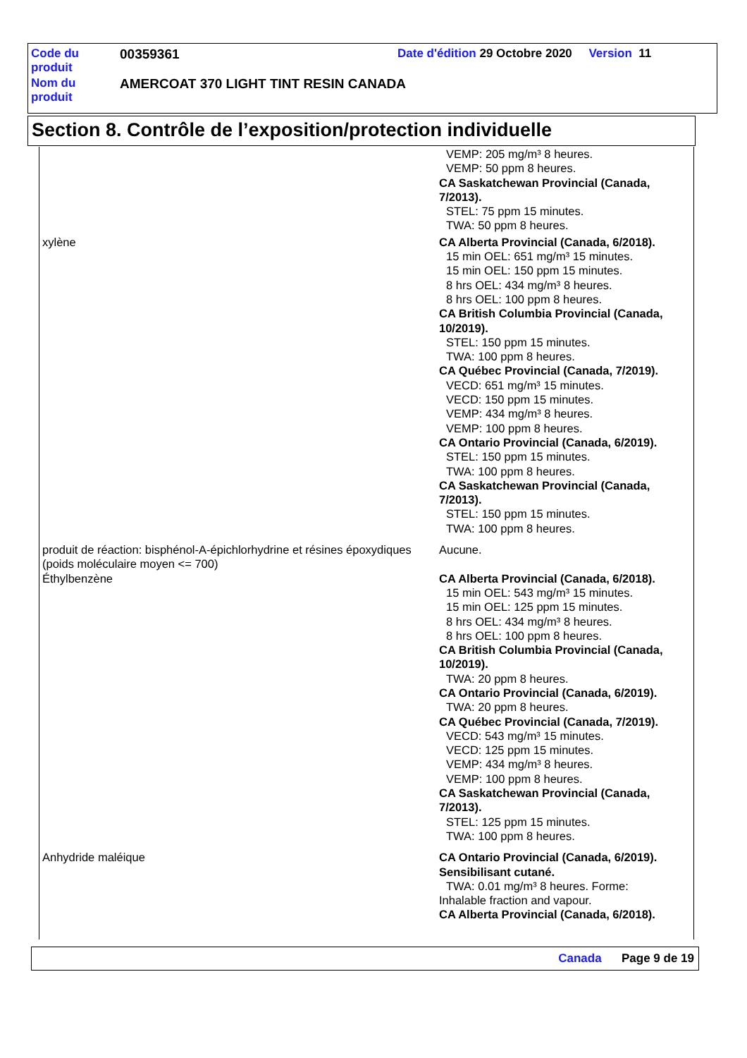| Code du produit | 00359361 | Date d'édition 29 Octobre 2020 Version 11 |
| Nom du produit | AMERCOAT 370 LIGHT TINT RESIN CANADA | |
Section 8. Contrôle de l’exposition/protection individuelle
| | VEMP: 205 mg/m³ 8 heures. VEMP: 50 ppm 8 heures. CA Saskatchewan Provincial (Canada, 7/2013). STEL: 75 ppm 15 minutes. TWA: 50 ppm 8 heures. |
| xylène | CA Alberta Provincial (Canada, 6/2018). 15 min OEL: 651 mg/m³ 15 minutes. 15 min OEL: 150 ppm 15 minutes. 8 hrs OEL: 434 mg/m³ 8 heures. 8 hrs OEL: 100 ppm 8 heures. CA British Columbia Provincial (Canada, 10/2019). STEL: 150 ppm 15 minutes. TWA: 100 ppm 8 heures. CA Québec Provincial (Canada, 7/2019). VECD: 651 mg/m³ 15 minutes. VECD: 150 ppm 15 minutes. VEMP: 434 mg/m³ 8 heures. VEMP: 100 ppm 8 heures. CA Ontario Provincial (Canada, 6/2019). STEL: 150 ppm 15 minutes. TWA: 100 ppm 8 heures. CA Saskatchewan Provincial (Canada, 7/2013). STEL: 150 ppm 15 minutes. TWA: 100 ppm 8 heures. |
| produit de réaction: bisphénol-A-épichlorhydrine et résines époxydiques (poids moléculaire moyen <= 700) | Aucune. |
| Éthylbenzène | CA Alberta Provincial (Canada, 6/2018). 15 min OEL: 543 mg/m³ 15 minutes. 15 min OEL: 125 ppm 15 minutes. 8 hrs OEL: 434 mg/m³ 8 heures. 8 hrs OEL: 100 ppm 8 heures. CA British Columbia Provincial (Canada, 10/2019). TWA: 20 ppm 8 heures. CA Ontario Provincial (Canada, 6/2019). TWA: 20 ppm 8 heures. CA Québec Provincial (Canada, 7/2019). VECD: 543 mg/m³ 15 minutes. VECD: 125 ppm 15 minutes. VEMP: 434 mg/m³ 8 heures. VEMP: 100 ppm 8 heures. CA Saskatchewan Provincial (Canada, 7/2013). STEL: 125 ppm 15 minutes. TWA: 100 ppm 8 heures. |
| Anhydride maléique | CA Ontario Provincial (Canada, 6/2019). Sensibilisant cutané. TWA: 0.01 mg/m³ 8 heures. Forme: Inhalable fraction and vapour. CA Alberta Provincial (Canada, 6/2018). |
Canada Page 9 de 19